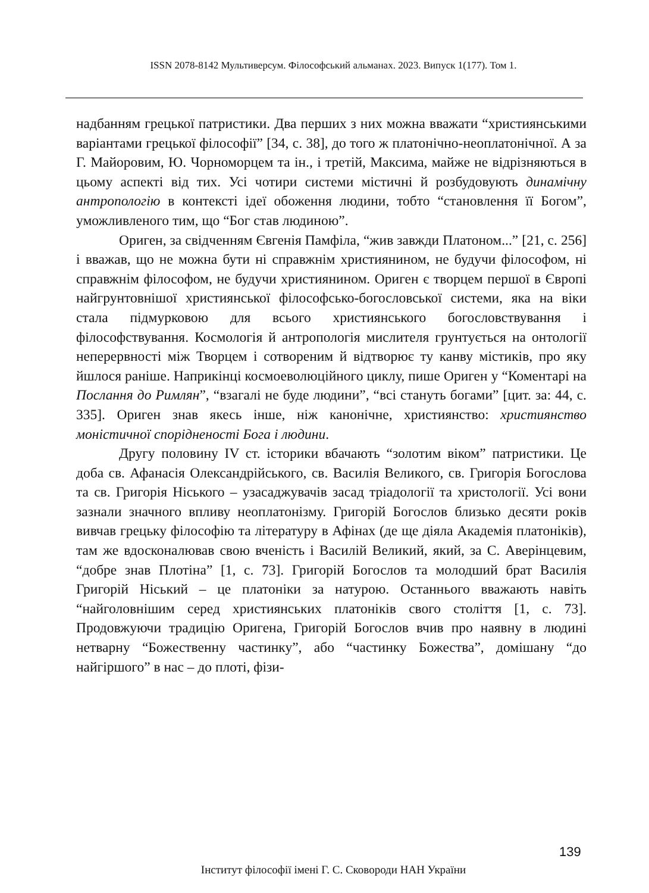ISSN 2078-8142 Мультиверсум. Філософський альманах. 2023. Випуск 1(177). Том 1.
надбанням грецької патристики. Два перших з них можна вважати “християнськими варіантами грецької філософії” [34, с. 38], до того ж платонічно-неоплатонічної. А за Г. Майоровим, Ю. Чорноморцем та ін., і третій, Максима, майже не відрізняються в цьому аспекті від тих. Усі чотири системи містичні й розбудовують динамічну антропологію в контексті ідеї обоження людини, тобто “становлення її Богом”, уможливленого тим, що “Бог став людиною”.
Ориген, за свідченням Євгенія Памфіла, “жив завжди Платоном...” [21, с. 256] і вважав, що не можна бути ні справжнім християнином, не будучи філософом, ні справжнім філософом, не будучи християнином. Ориген є творцем першої в Європі найгрунтовнішої християнської філософсько-богословської системи, яка на віки стала підмурковою для всього християнського богословствування і філософствування. Космологія й антропологія мислителя грунтується на онтології неперервності між Творцем і сотвореним й відтворює ту канву містиків, про яку йшлося раніше. Наприкінці космоеволюційного циклу, пише Ориген у “Коментарі на Послання до Римлян”, “взагалі не буде людини”, “всі стануть богами” [цит. за: 44, с. 335]. Ориген знав якесь інше, ніж канонічне, християнство: християнство моністичної спорідненості Бога і людини.
Другу половину IV ст. історики вбачають “золотим віком” патристики. Це доба св. Афанасія Олександрійського, св. Василія Великого, св. Григорія Богослова та св. Григорія Ніського – узасаджувачів засад тріадології та христології. Усі вони зазнали значного впливу неоплатонізму. Григорій Богослов близько десяти років вивчав грецьку філософію та літературу в Афінах (де ще діяла Академія платоніків), там же вдосконалював свою вченість і Василій Великий, який, за С. Аверінцевим, “добре знав Плотіна” [1, с. 73]. Григорій Богослов та молодший брат Василія Григорій Ніський – це платоніки за натурою. Останнього вважають навіть “найголовнішим серед християнських платоніків свого століття [1, с. 73]. Продовжуючи традицію Оригена, Григорій Богослов вчив про наявну в людині нетварну “Божественну частинку”, або “частинку Божества”, домішану “до найгіршого” в нас – до плоті, фізи-
139
Інститут філософії імені Г. С. Сковороди НАН України